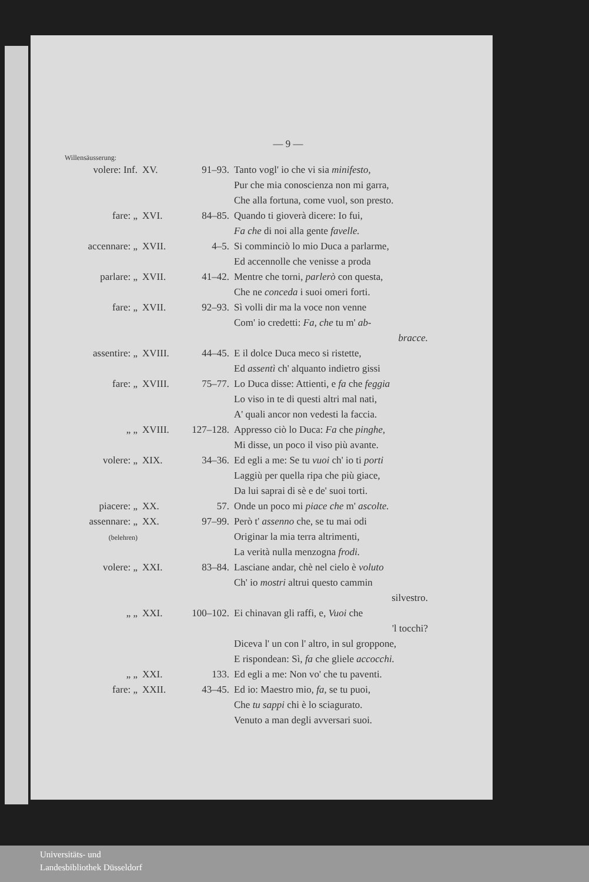— 9 —
Willensäusserung:
| volere: Inf. | XV. | 91–93. | Tanto vogl' io che vi sia minifesto, Pur che mia conoscienza non mi garra, Che alla fortuna, come vuol, son presto. |
| fare: „ | XVI. | 84–85. | Quando ti gioverà dicere: Io fui, Fa che di noi alla gente favelle. |
| accennare: „ | XVII. | 4–5. | Si comminciò lo mio Duca a parlarme, Ed accennolle che venisse a proda |
| parlare: „ | XVII. | 41–42. | Mentre che torni, parlerò con questa, Che ne conceda i suoi omeri forti. |
| fare: „ | XVII. | 92–93. | Sì volli dir ma la voce non venne Com' io credetti: Fa, che tu m' ab- bracce. |
| assentire: „ | XVIII. | 44–45. | E il dolce Duca meco si ristette, Ed assentì ch' alquanto indietro gissi |
| fare: „ | XVIII. | 75–77. | Lo Duca disse: Attienti, e fa che feggia Lo viso in te di questi altri mal nati, A' quali ancor non vedesti la faccia. |
| „ „ | XVIII. | 127–128. | Appresso ciò lo Duca: Fa che pinghe, Mi disse, un poco il viso più avante. |
| volere: „ | XIX. | 34–36. | Ed egli a me: Se tu vuoi ch' io ti porti Laggiù per quella ripa che più giace, Da lui saprai di sè e de' suoi torti. |
| piacere: „ | XX. | 57. | Onde un poco mi piace che m' ascolte. |
| assennare: „ (belehren) | XX. | 97–99. | Però t' assenno che, se tu mai odi Originar la mia terra altrimenti, La verità nulla menzogna frodi. |
| volere: „ | XXI. | 83–84. | Lasciane andar, chè nel cielo è voluto Ch' io mostri altrui questo cammin silvestro. |
| „ „ | XXI. | 100–102. | Ei chinavan gli raffi, e, Vuoi che 'l tocchi? Diceva l' un con l' altro, in sul groppone, E rispondean: Sì, fa che gliele accocchi. |
| „ „ | XXI. | 133. | Ed egli a me: Non vo' che tu paventi. |
| fare: „ | XXII. | 43–45. | Ed io: Maestro mio, fa , se tu puoi, Che tu sappi chi è lo sciagurato. Venuto a man degli avversari suoi. |
Universitäts- und
Landesbibliothek Düsseldorf